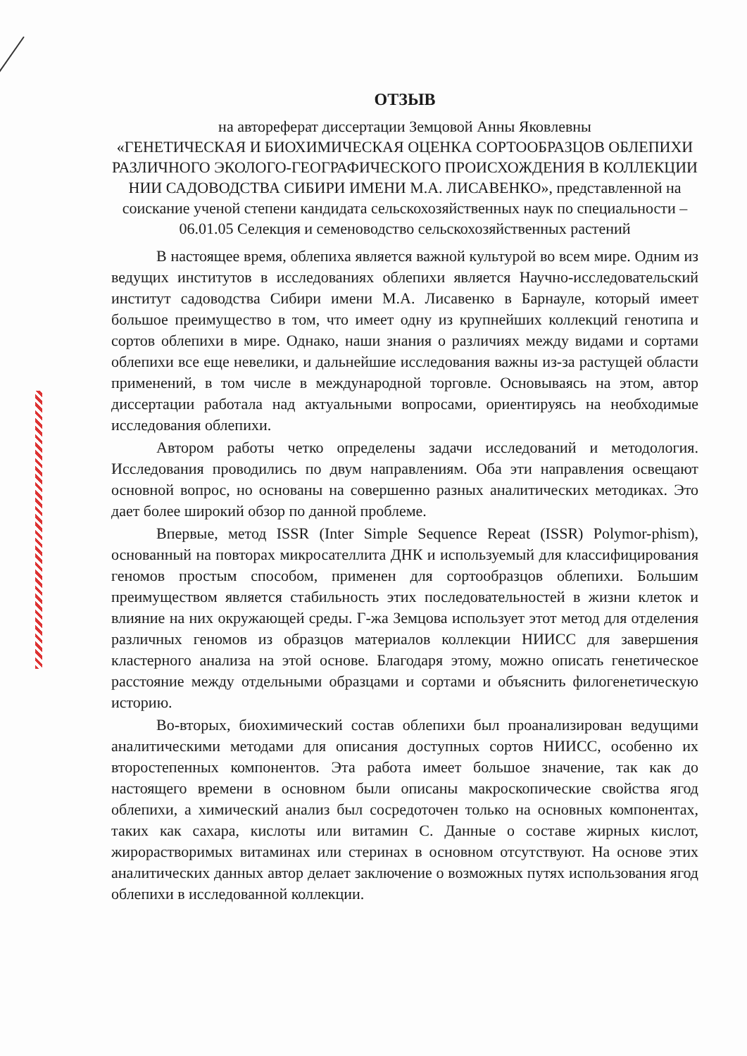ОТЗЫВ
на автореферат диссертации Земцовой Анны Яковлевны
«ГЕНЕТИЧЕСКАЯ И БИОХИМИЧЕСКАЯ ОЦЕНКА СОРТООБРАЗЦОВ ОБЛЕПИХИ РАЗЛИЧНОГО ЭКОЛОГО-ГЕОГРАФИЧЕСКОГО ПРОИСХОЖДЕНИЯ В КОЛЛЕКЦИИ НИИ САДОВОДСТВА СИБИРИ ИМЕНИ М.А. ЛИСАВЕНКО», представленной на соискание ученой степени кандидата сельскохозяйственных наук по специальности – 06.01.05 Селекция и семеноводство сельскохозяйственных растений
В настоящее время, облепиха является важной культурой во всем мире. Одним из ведущих институтов в исследованиях облепихи является Научно-исследовательский институт садоводства Сибири имени М.А. Лисавенко в Барнауле, который имеет большое преимущество в том, что имеет одну из крупнейших коллекций генотипа и сортов облепихи в мире. Однако, наши знания о различиях между видами и сортами облепихи все еще невелики, и дальнейшие исследования важны из-за растущей области применений, в том числе в международной торговле. Основываясь на этом, автор диссертации работала над актуальными вопросами, ориентируясь на необходимые исследования облепихи.
Автором работы четко определены задачи исследований и методология. Исследования проводились по двум направлениям. Оба эти направления освещают основной вопрос, но основаны на совершенно разных аналитических методиках. Это дает более широкий обзор по данной проблеме.
Впервые, метод ISSR (Inter Simple Sequence Repeat (ISSR) Polymor-phism), основанный на повторах микросателлита ДНК и используемый для классифицирования геномов простым способом, применен для сортообразцов облепихи. Большим преимуществом является стабильность этих последовательностей в жизни клеток и влияние на них окружающей среды. Г-жа Земцова использует этот метод для отделения различных геномов из образцов материалов коллекции НИИСС для завершения кластерного анализа на этой основе. Благодаря этому, можно описать генетическое расстояние между отдельными образцами и сортами и объяснить филогенетическую историю.
Во-вторых, биохимический состав облепихи был проанализирован ведущими аналитическими методами для описания доступных сортов НИИСС, особенно их второстепенных компонентов. Эта работа имеет большое значение, так как до настоящего времени в основном были описаны макроскопические свойства ягод облепихи, а химический анализ был сосредоточен только на основных компонентах, таких как сахара, кислоты или витамин С. Данные о составе жирных кислот, жирорастворимых витаминах или стеринах в основном отсутствуют. На основе этих аналитических данных автор делает заключение о возможных путях использования ягод облепихи в исследованной коллекции.